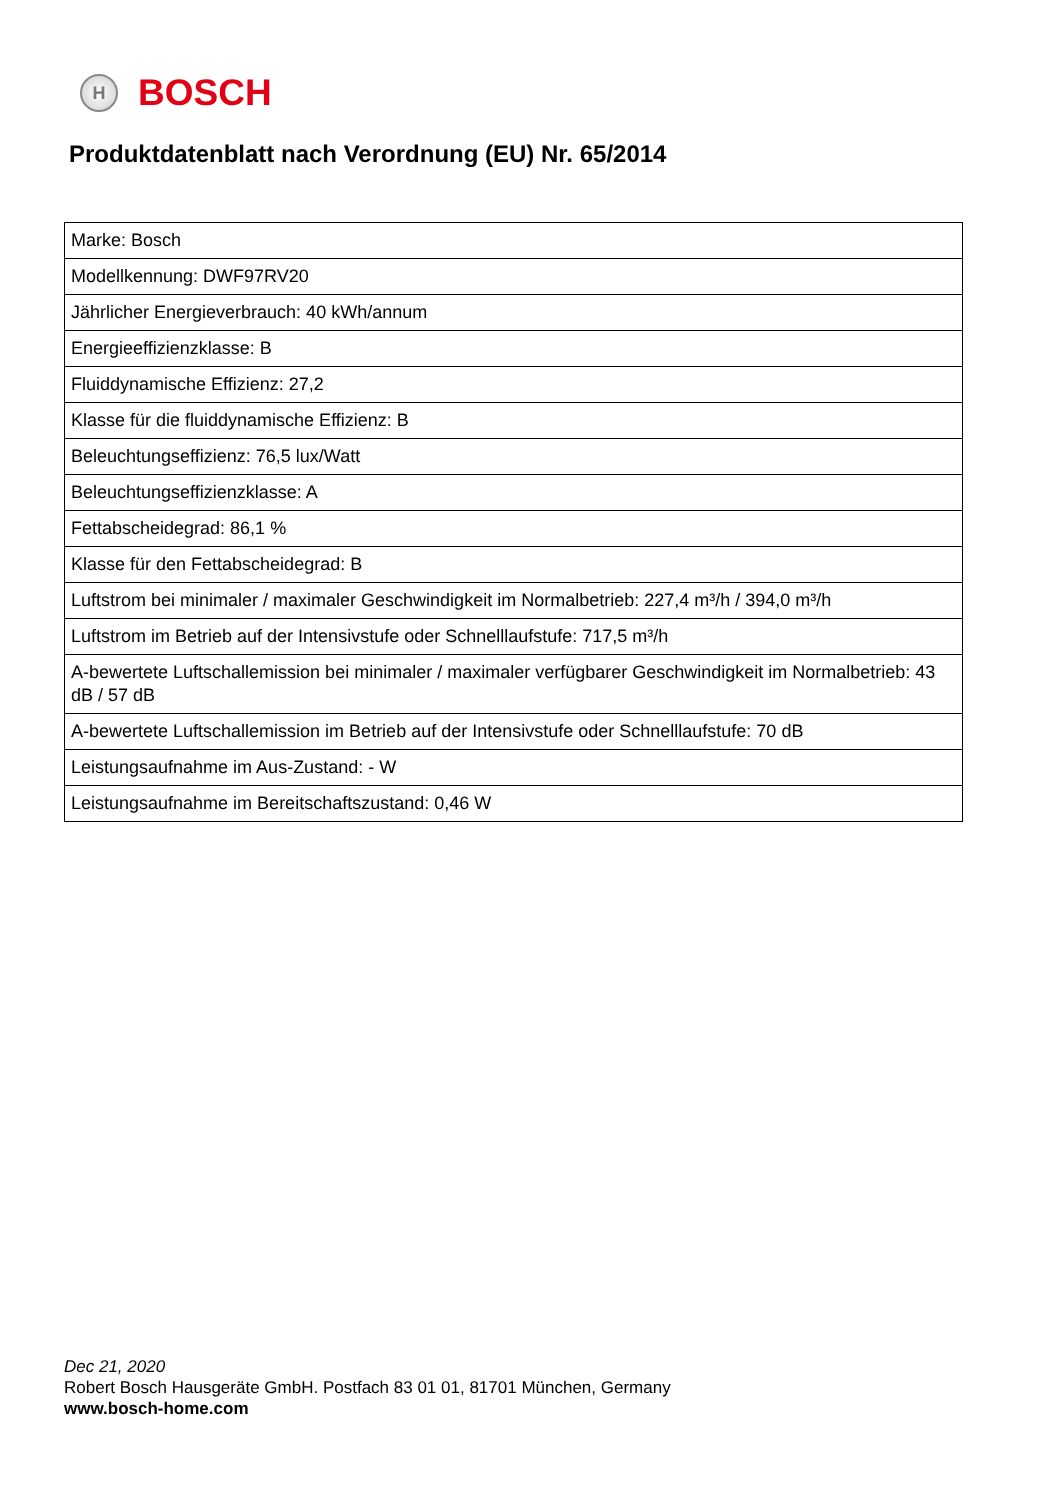H
BOSCH
Produktdatenblatt nach Verordnung (EU) Nr. 65/2014
| Marke: Bosch |
| Modellkennung: DWF97RV20 |
| Jährlicher Energieverbrauch: 40 kWh/annum |
| Energieeffizienzklasse: B |
| Fluiddynamische Effizienz: 27,2 |
| Klasse für die fluiddynamische Effizienz: B |
| Beleuchtungseffizienz: 76,5 lux/Watt |
| Beleuchtungseffizienzklasse: A |
| Fettabscheidegrad: 86,1 % |
| Klasse für den Fettabscheidegrad: B |
| Luftstrom bei minimaler / maximaler Geschwindigkeit im Normalbetrieb: 227,4 m³/h / 394,0 m³/h |
| Luftstrom im Betrieb auf der Intensivstufe oder Schnelllaufstufe: 717,5 m³/h |
| A-bewertete Luftschallemission bei minimaler / maximaler verfügbarer Geschwindigkeit im Normalbetrieb: 43 dB / 57 dB |
| A-bewertete Luftschallemission im Betrieb auf der Intensivstufe oder Schnelllaufstufe: 70 dB |
| Leistungsaufnahme im Aus-Zustand: - W |
| Leistungsaufnahme im Bereitschaftszustand: 0,46 W |
Dec 21, 2020
Robert Bosch Hausgeräte GmbH. Postfach 83 01 01, 81701 München, Germany
www.bosch-home.com